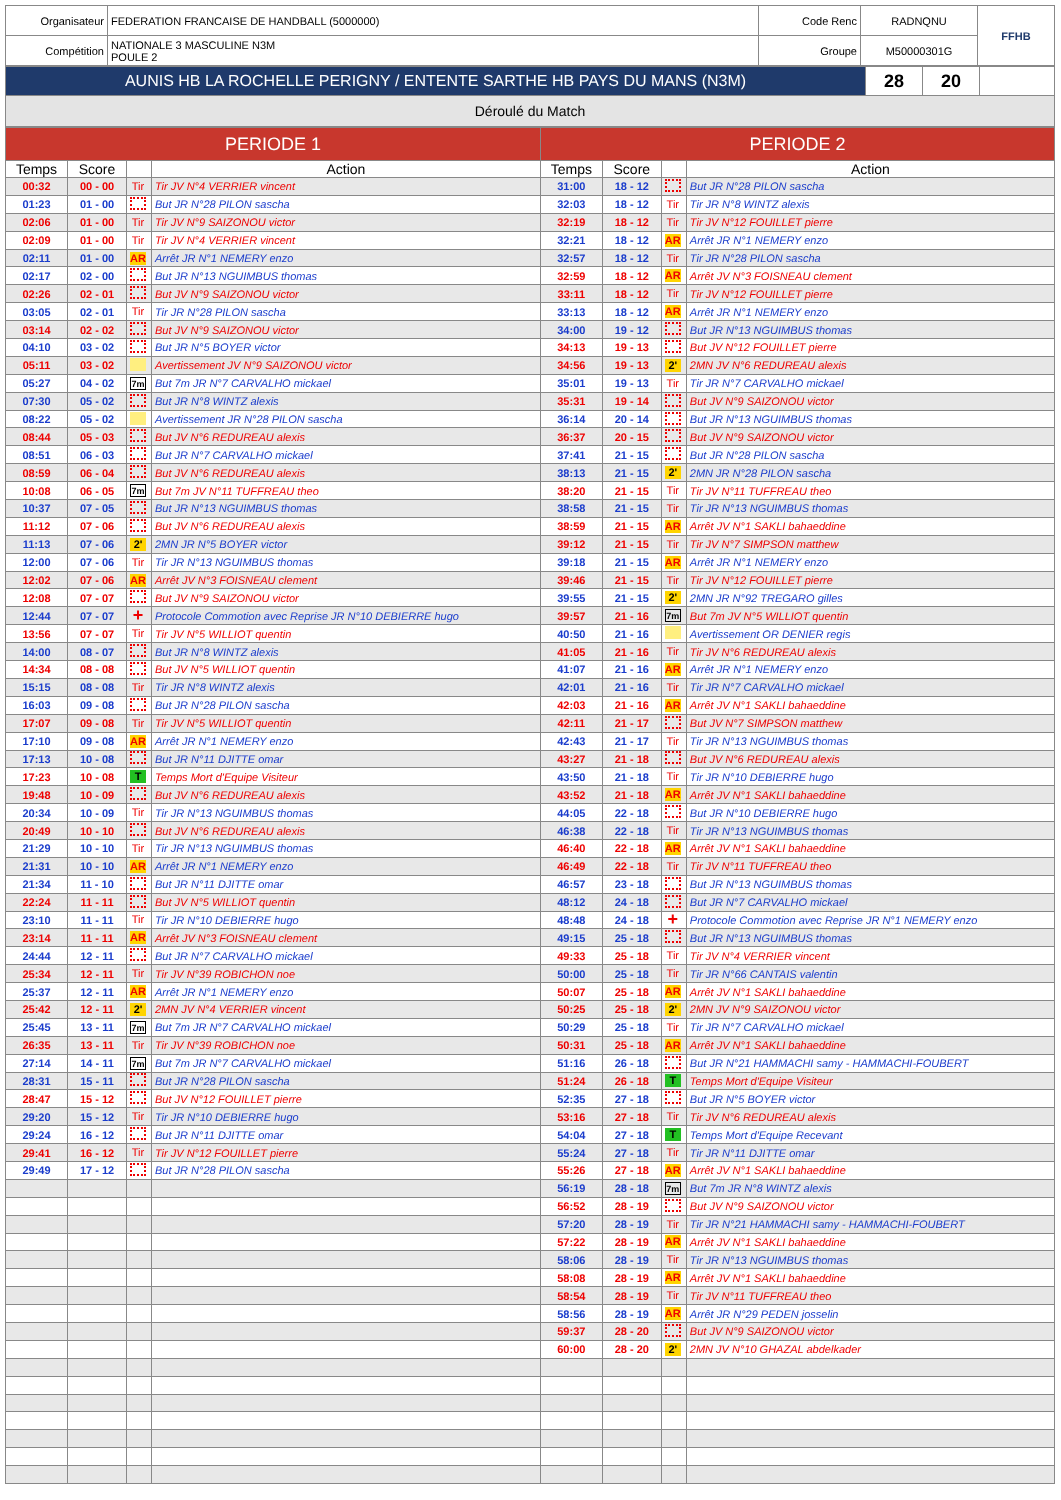| Organisateur | FEDERATION FRANCAISE DE HANDBALL (5000000) | Code Renc | RADNQNU | FFHB |
| Compétition | NATIONALE 3 MASCULINE N3M POULE 2 | Groupe | M50000301G | |
| AUNIS HB LA ROCHELLE PERIGNY / ENTENTE SARTHE HB PAYS DU MANS (N3M) | 28 | 20 | |
| Déroulé du Match | | | |
| PERIODE 1 | | | | PERIODE 2 | | | |
| --- | --- | --- | --- | --- | --- | --- | --- |
| Temps | Score | | Action | Temps | Score | | Action |
| 00:32 | 00 - 00 | Tir | Tir JV N°4 VERRIER vincent | 31:00 | 18 - 12 | | But JR N°28 PILON sascha |
| 01:23 | 01 - 00 | | But JR N°28 PILON sascha | 32:03 | 18 - 12 | Tir | Tir JR N°8 WINTZ alexis |
| 02:06 | 01 - 00 | Tir | Tir JV N°9 SAIZONOU victor | 32:19 | 18 - 12 | Tir | Tir JV N°12 FOUILLET pierre |
| 02:09 | 01 - 00 | Tir | Tir JV N°4 VERRIER vincent | 32:21 | 18 - 12 | AR | Arrêt JR N°1 NEMERY enzo |
| 02:11 | 01 - 00 | AR | Arrêt JR N°1 NEMERY enzo | 32:57 | 18 - 12 | Tir | Tir JR N°28 PILON sascha |
| 02:17 | 02 - 00 | | But JR N°13 NGUIMBUS thomas | 32:59 | 18 - 12 | AR | Arrêt JV N°3 FOISNEAU clement |
| 02:26 | 02 - 01 | | But JV N°9 SAIZONOU victor | 33:11 | 18 - 12 | Tir | Tir JV N°12 FOUILLET pierre |
| 03:05 | 02 - 01 | Tir | Tir JR N°28 PILON sascha | 33:13 | 18 - 12 | AR | Arrêt JR N°1 NEMERY enzo |
| 03:14 | 02 - 02 | | But JV N°9 SAIZONOU victor | 34:00 | 19 - 12 | | But JR N°13 NGUIMBUS thomas |
| 04:10 | 03 - 02 | | But JR N°5 BOYER victor | 34:13 | 19 - 13 | | But JV N°12 FOUILLET pierre |
| 05:11 | 03 - 02 | | Avertissement JV N°9 SAIZONOU victor | 34:56 | 19 - 13 | 2' | 2MN JV N°6 REDUREAU alexis |
| 05:27 | 04 - 02 | 7m | But 7m JR N°7 CARVALHO mickael | 35:01 | 19 - 13 | Tir | Tir JR N°7 CARVALHO mickael |
| 07:30 | 05 - 02 | | But JR N°8 WINTZ alexis | 35:31 | 19 - 14 | | But JV N°9 SAIZONOU victor |
| 08:22 | 05 - 02 | | Avertissement JR N°28 PILON sascha | 36:14 | 20 - 14 | | But JR N°13 NGUIMBUS thomas |
| 08:44 | 05 - 03 | | But JV N°6 REDUREAU alexis | 36:37 | 20 - 15 | | But JV N°9 SAIZONOU victor |
| 08:51 | 06 - 03 | | But JR N°7 CARVALHO mickael | 37:41 | 21 - 15 | | But JR N°28 PILON sascha |
| 08:59 | 06 - 04 | | But JV N°6 REDUREAU alexis | 38:13 | 21 - 15 | 2' | 2MN JR N°28 PILON sascha |
| 10:08 | 06 - 05 | 7m | But 7m JV N°11 TUFFREAU theo | 38:20 | 21 - 15 | Tir | Tir JV N°11 TUFFREAU theo |
| 10:37 | 07 - 05 | | But JR N°13 NGUIMBUS thomas | 38:58 | 21 - 15 | Tir | Tir JR N°13 NGUIMBUS thomas |
| 11:12 | 07 - 06 | | But JV N°6 REDUREAU alexis | 38:59 | 21 - 15 | AR | Arrêt JV N°1 SAKLI bahaeddine |
| 11:13 | 07 - 06 | 2' | 2MN JR N°5 BOYER victor | 39:12 | 21 - 15 | Tir | Tir JV N°7 SIMPSON matthew |
| 12:00 | 07 - 06 | Tir | Tir JR N°13 NGUIMBUS thomas | 39:18 | 21 - 15 | AR | Arrêt JR N°1 NEMERY enzo |
| 12:02 | 07 - 06 | AR | Arrêt JV N°3 FOISNEAU clement | 39:46 | 21 - 15 | Tir | Tir JV N°12 FOUILLET pierre |
| 12:08 | 07 - 07 | | But JV N°9 SAIZONOU victor | 39:55 | 21 - 15 | 2' | 2MN JR N°92 TREGARO gilles |
| 12:44 | 07 - 07 | + | Protocole Commotion avec Reprise JR N°10 DEBIERRE hugo | 39:57 | 21 - 16 | 7m | But 7m JV N°5 WILLIOT quentin |
| 13:56 | 07 - 07 | Tir | Tir JV N°5 WILLIOT quentin | 40:50 | 21 - 16 | | Avertissement OR DENIER regis |
| 14:00 | 08 - 07 | | But JR N°8 WINTZ alexis | 41:05 | 21 - 16 | Tir | Tir JV N°6 REDUREAU alexis |
| 14:34 | 08 - 08 | | But JV N°5 WILLIOT quentin | 41:07 | 21 - 16 | AR | Arrêt JR N°1 NEMERY enzo |
| 15:15 | 08 - 08 | Tir | Tir JR N°8 WINTZ alexis | 42:01 | 21 - 16 | Tir | Tir JR N°7 CARVALHO mickael |
| 16:03 | 09 - 08 | | But JR N°28 PILON sascha | 42:03 | 21 - 16 | AR | Arrêt JV N°1 SAKLI bahaeddine |
| 17:07 | 09 - 08 | Tir | Tir JV N°5 WILLIOT quentin | 42:11 | 21 - 17 | | But JV N°7 SIMPSON matthew |
| 17:10 | 09 - 08 | AR | Arrêt JR N°1 NEMERY enzo | 42:43 | 21 - 17 | Tir | Tir JR N°13 NGUIMBUS thomas |
| 17:13 | 10 - 08 | | But JR N°11 DJITTE omar | 43:27 | 21 - 18 | | But JV N°6 REDUREAU alexis |
| 17:23 | 10 - 08 | T | Temps Mort d'Equipe Visiteur | 43:50 | 21 - 18 | Tir | Tir JR N°10 DEBIERRE hugo |
| 19:48 | 10 - 09 | | But JV N°6 REDUREAU alexis | 43:52 | 21 - 18 | AR | Arrêt JV N°1 SAKLI bahaeddine |
| 20:34 | 10 - 09 | Tir | Tir JR N°13 NGUIMBUS thomas | 44:05 | 22 - 18 | | But JR N°10 DEBIERRE hugo |
| 20:49 | 10 - 10 | | But JV N°6 REDUREAU alexis | 46:38 | 22 - 18 | Tir | Tir JR N°13 NGUIMBUS thomas |
| 21:29 | 10 - 10 | Tir | Tir JR N°13 NGUIMBUS thomas | 46:40 | 22 - 18 | AR | Arrêt JV N°1 SAKLI bahaeddine |
| 21:31 | 10 - 10 | AR | Arrêt JR N°1 NEMERY enzo | 46:49 | 22 - 18 | Tir | Tir JV N°11 TUFFREAU theo |
| 21:34 | 11 - 10 | | But JR N°11 DJITTE omar | 46:57 | 23 - 18 | | But JR N°13 NGUIMBUS thomas |
| 22:24 | 11 - 11 | | But JV N°5 WILLIOT quentin | 48:12 | 24 - 18 | | But JR N°7 CARVALHO mickael |
| 23:10 | 11 - 11 | Tir | Tir JR N°10 DEBIERRE hugo | 48:48 | 24 - 18 | + | Protocole Commotion avec Reprise JR N°1 NEMERY enzo |
| 23:14 | 11 - 11 | AR | Arrêt JV N°3 FOISNEAU clement | 49:15 | 25 - 18 | | But JR N°13 NGUIMBUS thomas |
| 24:44 | 12 - 11 | | But JR N°7 CARVALHO mickael | 49:33 | 25 - 18 | Tir | Tir JV N°4 VERRIER vincent |
| 25:34 | 12 - 11 | Tir | Tir JV N°39 ROBICHON noe | 50:00 | 25 - 18 | Tir | Tir JR N°66 CANTAIS valentin |
| 25:37 | 12 - 11 | AR | Arrêt JR N°1 NEMERY enzo | 50:07 | 25 - 18 | AR | Arrêt JV N°1 SAKLI bahaeddine |
| 25:42 | 12 - 11 | 2' | 2MN JV N°4 VERRIER vincent | 50:25 | 25 - 18 | 2' | 2MN JV N°9 SAIZONOU victor |
| 25:45 | 13 - 11 | 7m | But 7m JR N°7 CARVALHO mickael | 50:29 | 25 - 18 | Tir | Tir JR N°7 CARVALHO mickael |
| 26:35 | 13 - 11 | Tir | Tir JV N°39 ROBICHON noe | 50:31 | 25 - 18 | AR | Arrêt JV N°1 SAKLI bahaeddine |
| 27:14 | 14 - 11 | 7m | But 7m JR N°7 CARVALHO mickael | 51:16 | 26 - 18 | | But JR N°21 HAMMACHI samy - HAMMACHI-FOUBERT |
| 28:31 | 15 - 11 | | But JR N°28 PILON sascha | 51:24 | 26 - 18 | T | Temps Mort d'Equipe Visiteur |
| 28:47 | 15 - 12 | | But JV N°12 FOUILLET pierre | 52:35 | 27 - 18 | | But JR N°5 BOYER victor |
| 29:20 | 15 - 12 | Tir | Tir JR N°10 DEBIERRE hugo | 53:16 | 27 - 18 | Tir | Tir JV N°6 REDUREAU alexis |
| 29:24 | 16 - 12 | | But JR N°11 DJITTE omar | 54:04 | 27 - 18 | T | Temps Mort d'Equipe Recevant |
| 29:41 | 16 - 12 | Tir | Tir JV N°12 FOUILLET pierre | 55:24 | 27 - 18 | Tir | Tir JR N°11 DJITTE omar |
| 29:49 | 17 - 12 | | But JR N°28 PILON sascha | 55:26 | 27 - 18 | AR | Arrêt JV N°1 SAKLI bahaeddine |
| | | | | 56:19 | 28 - 18 | 7m | But 7m JR N°8 WINTZ alexis |
| | | | | 56:52 | 28 - 19 | | But JV N°9 SAIZONOU victor |
| | | | | 57:20 | 28 - 19 | Tir | Tir JR N°21 HAMMACHI samy - HAMMACHI-FOUBERT |
| | | | | 57:22 | 28 - 19 | AR | Arrêt JV N°1 SAKLI bahaeddine |
| | | | | 58:06 | 28 - 19 | Tir | Tir JR N°13 NGUIMBUS thomas |
| | | | | 58:08 | 28 - 19 | AR | Arrêt JV N°1 SAKLI bahaeddine |
| | | | | 58:54 | 28 - 19 | Tir | Tir JV N°11 TUFFREAU theo |
| | | | | 58:56 | 28 - 19 | AR | Arrêt JR N°29 PEDEN josselin |
| | | | | 59:37 | 28 - 20 | | But JV N°9 SAIZONOU victor |
| | | | | 60:00 | 28 - 20 | 2' | 2MN JV N°10 GHAZAL abdelkader |